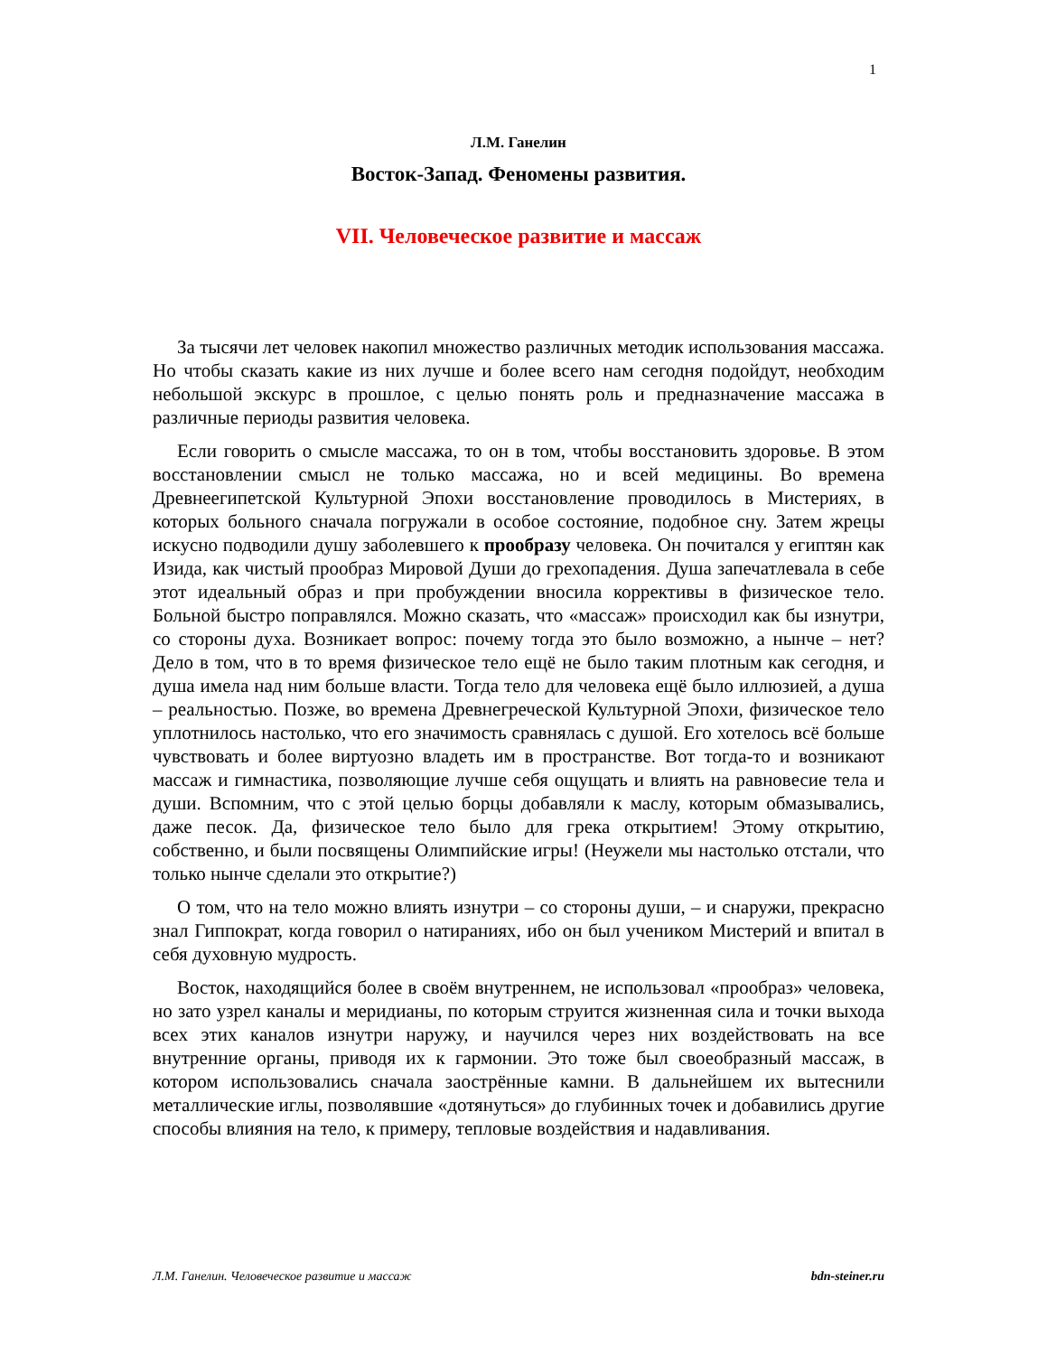1
Л.М. Ганелин
Восток-Запад. Феномены развития.
VII. Человеческое развитие и массаж
За тысячи лет человек накопил множество различных методик использования массажа. Но чтобы сказать какие из них лучше и более всего нам сегодня подойдут, необходим небольшой экскурс в прошлое, с целью понять роль и предназначение массажа в различные периоды развития человека.
Если говорить о смысле массажа, то он в том, чтобы восстановить здоровье. В этом восстановлении смысл не только массажа, но и всей медицины. Во времена Древнеегипетской Культурной Эпохи восстановление проводилось в Мистериях, в которых больного сначала погружали в особое состояние, подобное сну. Затем жрецы искусно подводили душу заболевшего к прообразу человека. Он почитался у египтян как Изида, как чистый прообраз Мировой Души до грехопадения. Душа запечатлевала в себе этот идеальный образ и при пробуждении вносила коррективы в физическое тело. Больной быстро поправлялся. Можно сказать, что «массаж» происходил как бы изнутри, со стороны духа. Возникает вопрос: почему тогда это было возможно, а нынче – нет? Дело в том, что в то время физическое тело ещё не было таким плотным как сегодня, и душа имела над ним больше власти. Тогда тело для человека ещё было иллюзией, а душа – реальностью. Позже, во времена Древнегреческой Культурной Эпохи, физическое тело уплотнилось настолько, что его значимость сравнялась с душой. Его хотелось всё больше чувствовать и более виртуозно владеть им в пространстве. Вот тогда-то и возникают массаж и гимнастика, позволяющие лучше себя ощущать и влиять на равновесие тела и души. Вспомним, что с этой целью борцы добавляли к маслу, которым обмазывались, даже песок. Да, физическое тело было для грека открытием! Этому открытию, собственно, и были посвящены Олимпийские игры! (Неужели мы настолько отстали, что только нынче сделали это открытие?)
О том, что на тело можно влиять изнутри – со стороны души, – и снаружи, прекрасно знал Гиппократ, когда говорил о натираниях, ибо он был учеником Мистерий и впитал в себя духовную мудрость.
Восток, находящийся более в своём внутреннем, не использовал «прообраз» человека, но зато узрел каналы и меридианы, по которым струится жизненная сила и точки выхода всех этих каналов изнутри наружу, и научился через них воздействовать на все внутренние органы, приводя их к гармонии. Это тоже был своеобразный массаж, в котором использовались сначала заострённые камни. В дальнейшем их вытеснили металлические иглы, позволявшие «дотянуться» до глубинных точек и добавились другие способы влияния на тело, к примеру, тепловые воздействия и надавливания.
Л.М. Ганелин. Человеческое развитие и массаж bdn-steiner.ru